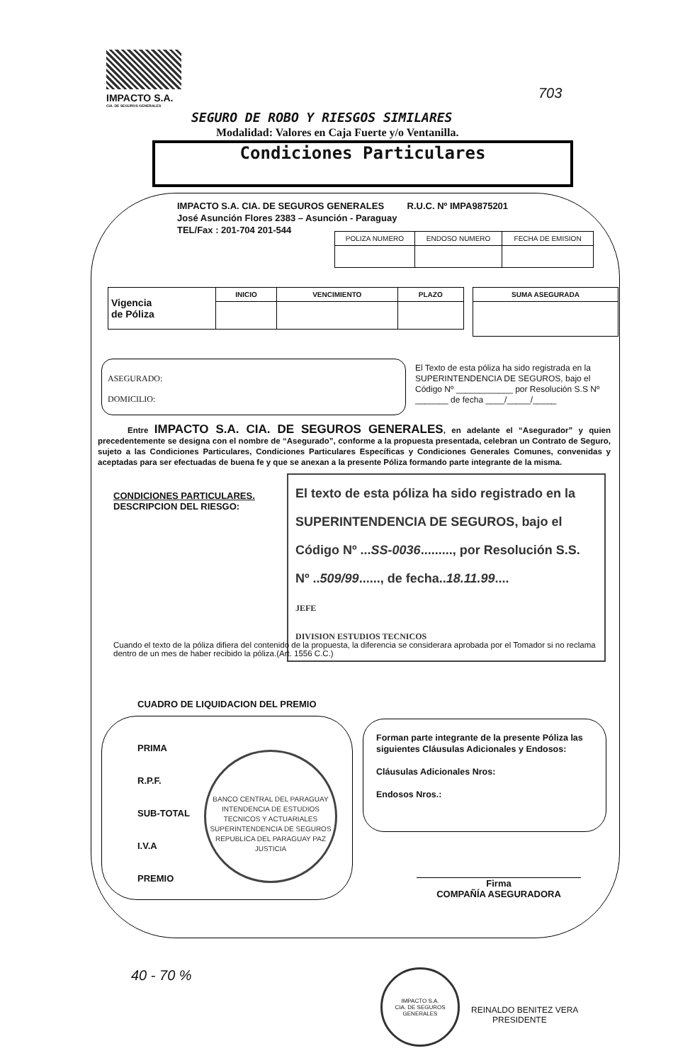IMPACTO S.A.
CIA. DE SEGUROS GENERALES
703
SEGURO DE ROBO Y RIESGOS SIMILARES
Modalidad: Valores en Caja Fuerte y/o Ventanilla.
Condiciones Particulares
IMPACTO S.A. CIA. DE SEGUROS GENERALES R.U.C. Nº IMPA9875201
José Asunción Flores 2383 – Asunción - Paraguay
TEL/Fax : 201-704 201-544
| POLIZA NUMERO | ENDOSO NUMERO | FECHA DE EMISION |
| Vigencia de Póliza | INICIO | VENCIMIENTO | PLAZO |
| SUMA ASEGURADA |
ASEGURADO:
DOMICILIO:
El Texto de esta póliza ha sido registrada en la SUPERINTENDENCIA DE SEGUROS, bajo el Código Nº ____________ por Resolución S.S Nº _______ de fecha ____/_____/_____
Entre IMPACTO S.A. CIA. DE SEGUROS GENERALES, en adelante el “Asegurador” y quien precedentemente se designa con el nombre de “Asegurado”, conforme a la propuesta presentada, celebran un Contrato de Seguro, sujeto a las Condiciones Particulares, Condiciones Particulares Específicas y Condiciones Generales Comunes, convenidas y aceptadas para ser efectuadas de buena fe y que se anexan a la presente Póliza formando parte integrante de la misma.
CONDICIONES PARTICULARES.
DESCRIPCION DEL RIESGO:
El texto de esta póliza ha sido registrado en la SUPERINTENDENCIA DE SEGUROS, bajo el Código Nº ...SS-0036........., por Resolución S.S. Nº ..509/99......, de fecha..18.11.99....
JEFE
DIVISION ESTUDIOS TECNICOS
Cuando el texto de la póliza difiera del contenido de la propuesta, la diferencia se considerara aprobada por el Tomador si no reclama dentro de un mes de haber recibido la póliza.(Art. 1556 C.C.)
CUADRO DE LIQUIDACION DEL PREMIO
PRIMA
R.P.F.
SUB-TOTAL
I.V.A
PREMIO
BANCO CENTRAL DEL PARAGUAY
INTENDENCIA DE ESTUDIOS TECNICOS Y ACTUARIALES
SUPERINTENDENCIA DE SEGUROS
REPUBLICA DEL PARAGUAY PAZ JUSTICIA
Forman parte integrante de la presente Póliza las siguientes Cláusulas Adicionales y Endosos:
Cláusulas Adicionales Nros:
Endosos Nros.:
Firma
COMPAÑÍA ASEGURADORA
40 - 70 %
IMPACTO S.A.
CIA. DE SEGUROS GENERALES
REINALDO BENITEZ VERA
PRESIDENTE